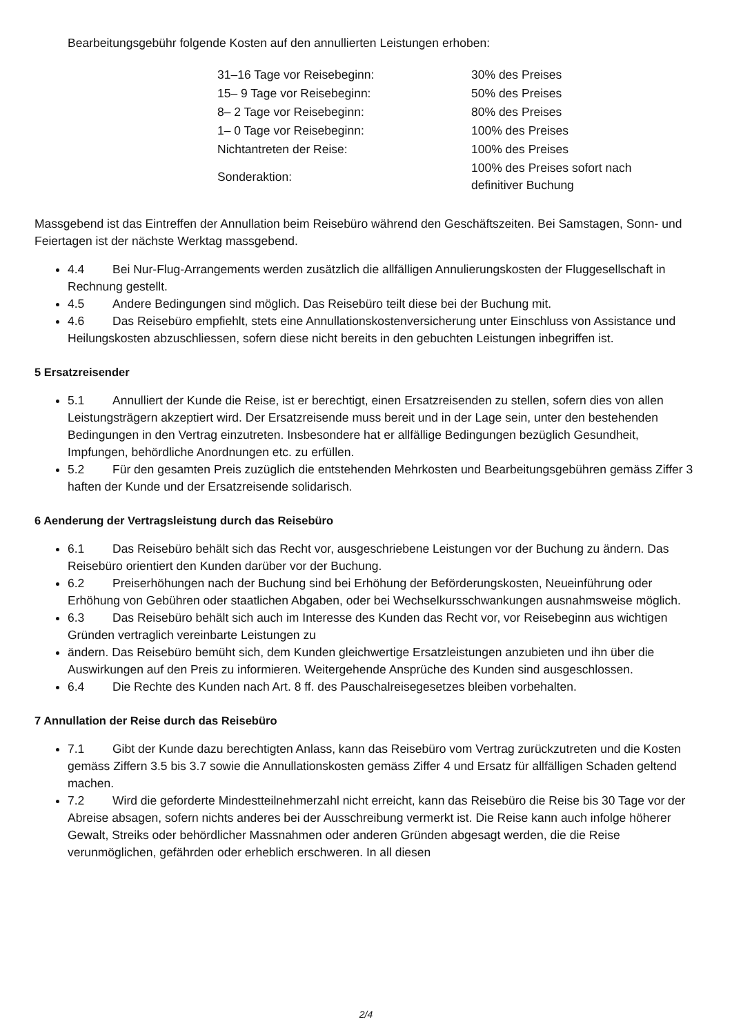Bearbeitungsgebühr folgende Kosten auf den annullierten Leistungen erhoben:
| 31–16 Tage vor Reisebeginn: | 30% des Preises |
| 15– 9 Tage vor Reisebeginn: | 50% des Preises |
| 8– 2 Tage vor Reisebeginn: | 80% des Preises |
| 1– 0 Tage vor Reisebeginn: | 100% des Preises |
| Nichtantreten der Reise: | 100% des Preises |
| Sonderaktion: | 100% des Preises sofort nach definitiver Buchung |
Massgebend ist das Eintreffen der Annullation beim Reisebüro während den Geschäftszeiten. Bei Samstagen, Sonn- und Feiertagen ist der nächste Werktag massgebend.
4.4 Bei Nur-Flug-Arrangements werden zusätzlich die allfälligen Annulierungskosten der Fluggesellschaft in Rechnung gestellt.
4.5 Andere Bedingungen sind möglich. Das Reisebüro teilt diese bei der Buchung mit.
4.6 Das Reisebüro empfiehlt, stets eine Annullationskostenversicherung unter Einschluss von Assistance und Heilungskosten abzuschliessen, sofern diese nicht bereits in den gebuchten Leistungen inbegriffen ist.
5 Ersatzreisender
5.1 Annulliert der Kunde die Reise, ist er berechtigt, einen Ersatzreisenden zu stellen, sofern dies von allen Leistungsträgern akzeptiert wird. Der Ersatzreisende muss bereit und in der Lage sein, unter den bestehenden Bedingungen in den Vertrag einzutreten. Insbesondere hat er allfällige Bedingungen bezüglich Gesundheit, Impfungen, behördliche Anordnungen etc. zu erfüllen.
5.2 Für den gesamten Preis zuzüglich die entstehenden Mehrkosten und Bearbeitungsgebühren gemäss Ziffer 3 haften der Kunde und der Ersatzreisende solidarisch.
6 Aenderung der Vertragsleistung durch das Reisebüro
6.1 Das Reisebüro behält sich das Recht vor, ausgeschriebene Leistungen vor der Buchung zu ändern. Das Reisebüro orientiert den Kunden darüber vor der Buchung.
6.2 Preiserhöhungen nach der Buchung sind bei Erhöhung der Beförderungskosten, Neueinführung oder Erhöhung von Gebühren oder staatlichen Abgaben, oder bei Wechselkursschwankungen ausnahmsweise möglich.
6.3 Das Reisebüro behält sich auch im Interesse des Kunden das Recht vor, vor Reisebeginn aus wichtigen Gründen vertraglich vereinbarte Leistungen zu
ändern. Das Reisebüro bemüht sich, dem Kunden gleichwertige Ersatzleistungen anzubieten und ihn über die Auswirkungen auf den Preis zu informieren. Weitergehende Ansprüche des Kunden sind ausgeschlossen.
6.4 Die Rechte des Kunden nach Art. 8 ff. des Pauschalreisegesetzes bleiben vorbehalten.
7 Annullation der Reise durch das Reisebüro
7.1 Gibt der Kunde dazu berechtigten Anlass, kann das Reisebüro vom Vertrag zurückzutreten und die Kosten gemäss Ziffern 3.5 bis 3.7 sowie die Annullationskosten gemäss Ziffer 4 und Ersatz für allfälligen Schaden geltend machen.
7.2 Wird die geforderte Mindestteilnehmerzahl nicht erreicht, kann das Reisebüro die Reise bis 30 Tage vor der Abreise absagen, sofern nichts anderes bei der Ausschreibung vermerkt ist. Die Reise kann auch infolge höherer Gewalt, Streiks oder behördlicher Massnahmen oder anderen Gründen abgesagt werden, die die Reise verunmöglichen, gefährden oder erheblich erschweren. In all diesen
2/4